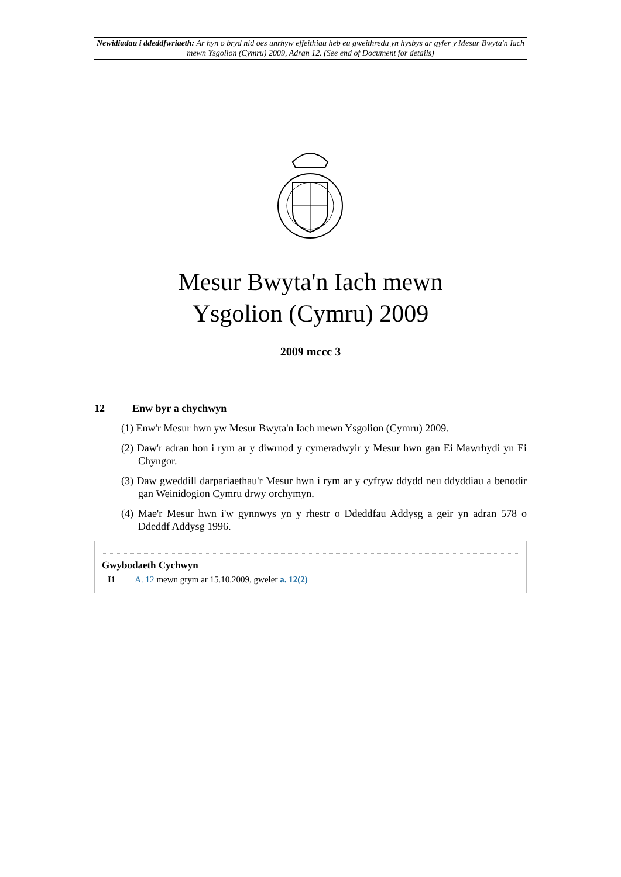Newidiadau i ddeddfwriaeth: Ar hyn o bryd nid oes unrhyw effeithiau heb eu gweithredu yn hysbys ar gyfer y Mesur Bwyta'n Iach mewn Ysgolion (Cymru) 2009, Adran 12. (See end of Document for details)
Mesur Bwyta'n Iach mewn
Ysgolion (Cymru) 2009
2009 mccc 3
12 Enw byr a chychwyn
(1) Enw'r Mesur hwn yw Mesur Bwyta'n Iach mewn Ysgolion (Cymru) 2009.
(2) Daw'r adran hon i rym ar y diwrnod y cymeradwyir y Mesur hwn gan Ei Mawrhydi yn Ei Chyngor.
(3) Daw gweddill darpariaethau'r Mesur hwn i rym ar y cyfryw ddydd neu ddyddiau a benodir gan Weinidogion Cymru drwy orchymyn.
(4) Mae'r Mesur hwn i'w gynnwys yn y rhestr o Ddeddfau Addysg a geir yn adran 578 o Ddeddf Addysg 1996.
Gwybodaeth Cychwyn
I1 A. 12 mewn grym ar 15.10.2009, gweler a. 12(2)